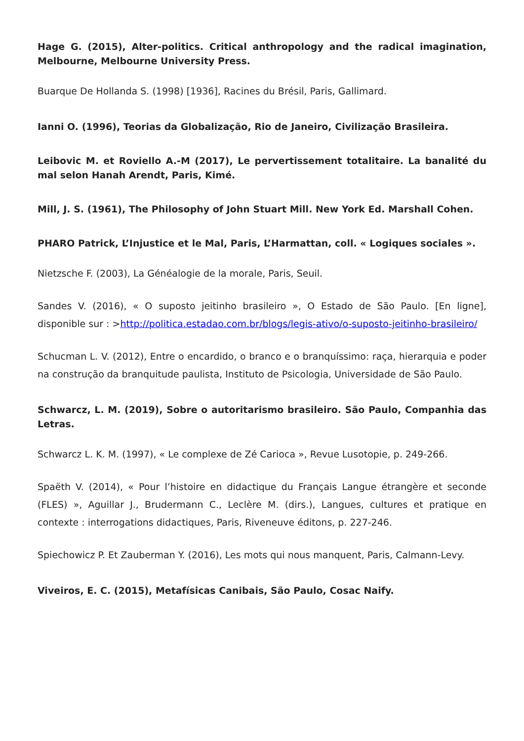Hage G. (2015), Alter-politics. Critical anthropology and the radical imagination, Melbourne, Melbourne University Press.
Buarque De Hollanda S. (1998) [1936], Racines du Brésil, Paris, Gallimard.
Ianni O. (1996), Teorias da Globalização, Rio de Janeiro, Civilização Brasileira.
Leibovic M. et Roviello A.-M (2017), Le pervertissement totalitaire. La banalité du mal selon Hanah Arendt, Paris, Kimé.
Mill, J. S. (1961), The Philosophy of John Stuart Mill. New York Ed. Marshall Cohen.
PHARO Patrick, L’Injustice et le Mal, Paris, L’Harmattan, coll. « Logiques sociales ».
Nietzsche F. (2003), La Généalogie de la morale, Paris, Seuil.
Sandes V. (2016), « O suposto jeitinho brasileiro », O Estado de São Paulo. [En ligne], disponible sur : >http://politica.estadao.com.br/blogs/legis-ativo/o-suposto-jeitinho-brasileiro/
Schucman L. V. (2012), Entre o encardido, o branco e o branquíssimo: raça, hierarquia e poder na construção da branquitude paulista, Instituto de Psicologia, Universidade de São Paulo.
Schwarcz, L. M. (2019), Sobre o autoritarismo brasileiro. São Paulo, Companhia das Letras.
Schwarcz L. K. M. (1997), « Le complexe de Zé Carioca », Revue Lusotopie, p. 249-266.
Spaëth V. (2014), « Pour l’histoire en didactique du Français Langue étrangère et seconde (FLES) », Aguillar J., Brudermann C., Leclère M. (dirs.), Langues, cultures et pratique en contexte : interrogations didactiques, Paris, Riveneuve éditons, p. 227-246.
Spiechowicz P. Et Zauberman Y. (2016), Les mots qui nous manquent, Paris, Calmann-Levy.
Viveiros, E. C. (2015), Metafísicas Canibais, São Paulo, Cosac Naify.